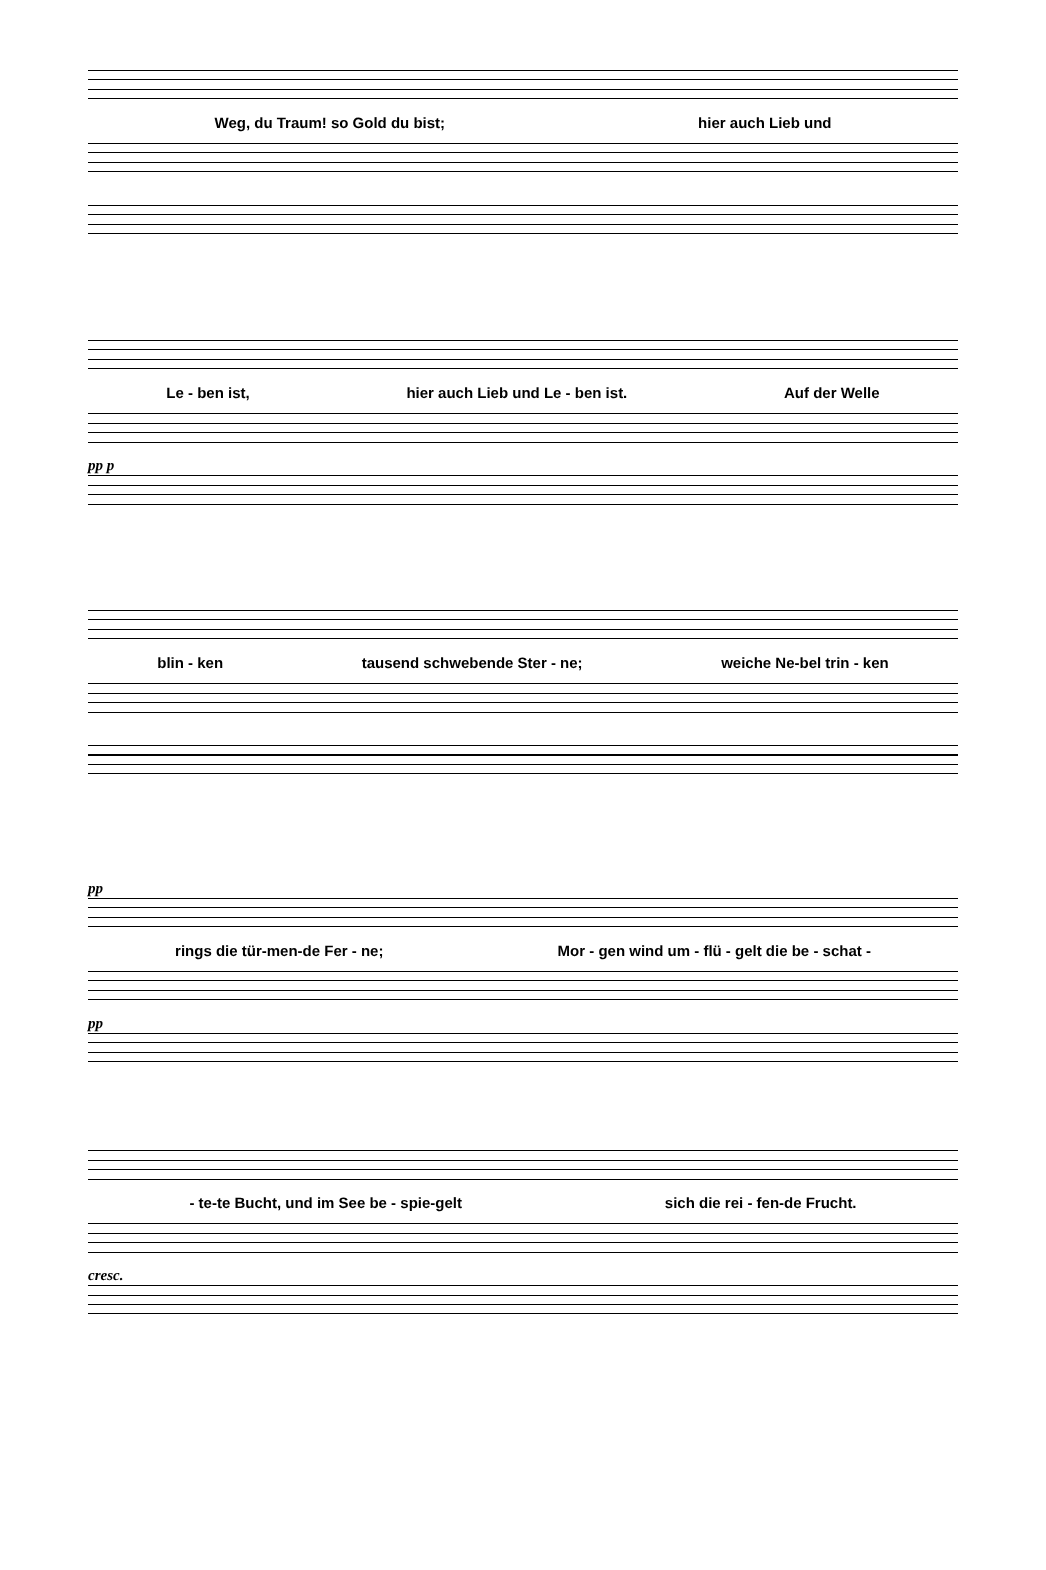Weg, du Traum! so Gold du bist; hier auch Lieb und
Le - ben ist, hier auch Lieb und Le - ben ist. Auf der Welle
pp p
blin - ken tausend schwebende Ster - ne; weiche Ne-bel trin - ken
pp
rings die tür-men-de Fer - ne; Mor - gen wind um - flü - gelt die be - schat -
pp
- te-te Bucht, und im See be - spie-gelt sich die rei - fen-de Frucht.
cresc.